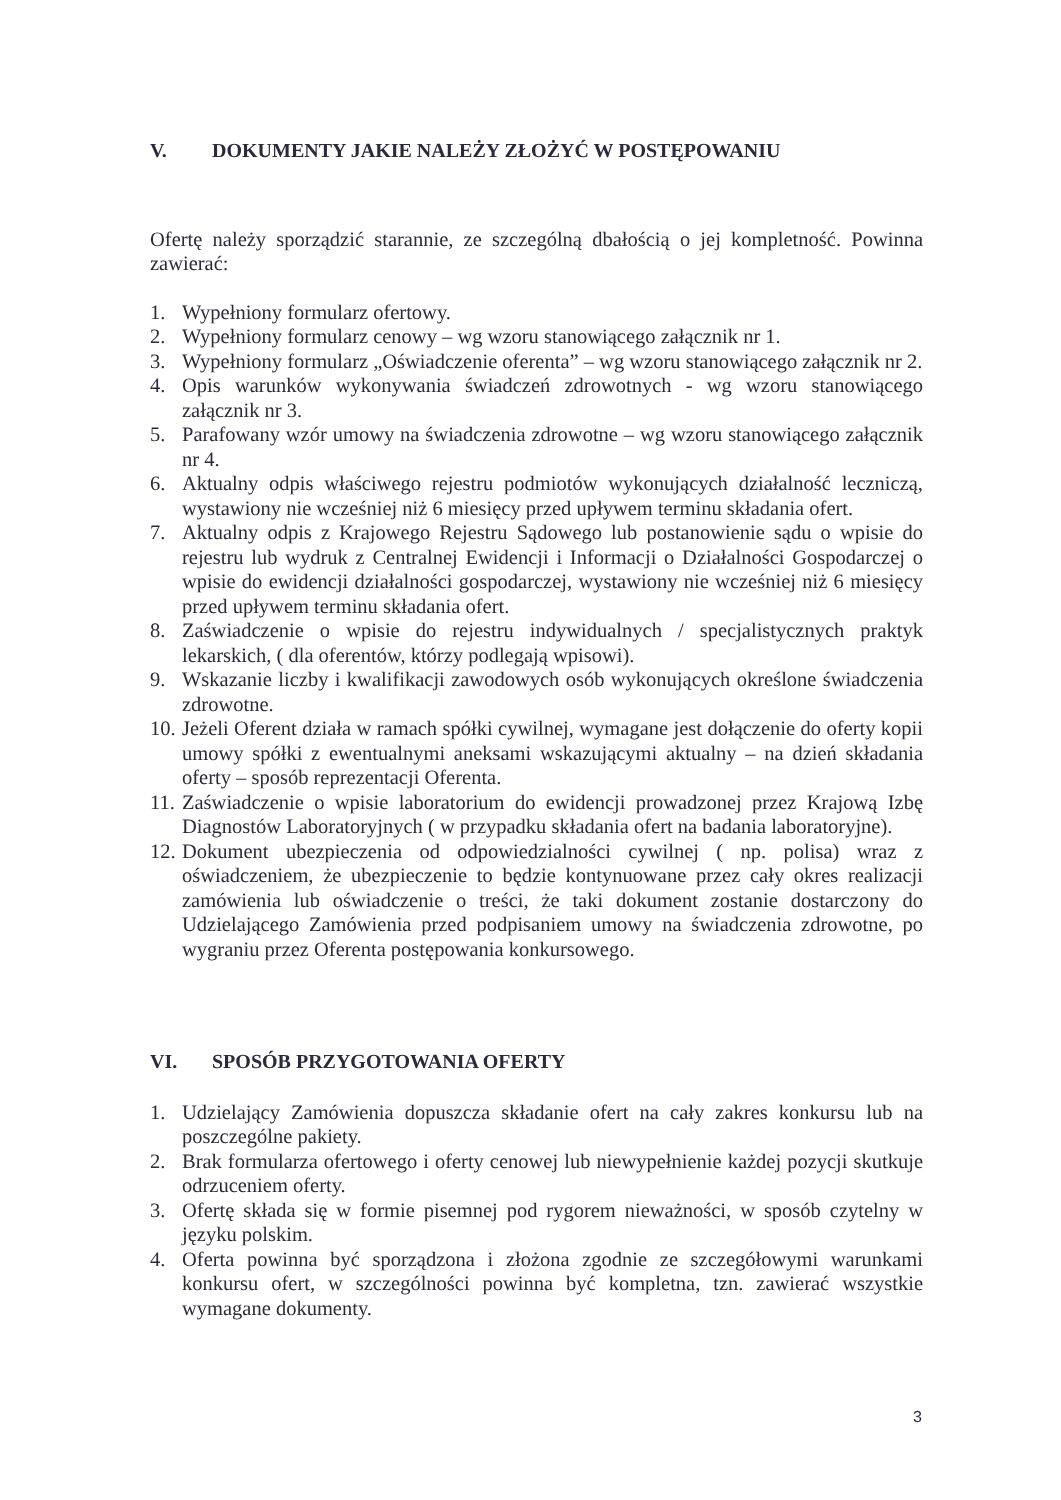V. DOKUMENTY JAKIE NALEŻY ZŁOŻYĆ W POSTĘPOWANIU
Ofertę należy sporządzić starannie, ze szczególną dbałością o jej kompletność. Powinna zawierać:
1. Wypełniony formularz ofertowy.
2. Wypełniony formularz cenowy – wg wzoru stanowiącego załącznik nr 1.
3. Wypełniony formularz „Oświadczenie oferenta” – wg wzoru stanowiącego załącznik nr 2.
4. Opis warunków wykonywania świadczeń zdrowotnych - wg wzoru stanowiącego załącznik nr 3.
5. Parafowany wzór umowy na świadczenia zdrowotne – wg wzoru stanowiącego załącznik nr 4.
6. Aktualny odpis właściwego rejestru podmiotów wykonujących działalność leczniczą, wystawiony nie wcześniej niż 6 miesięcy przed upływem terminu składania ofert.
7. Aktualny odpis z Krajowego Rejestru Sądowego lub postanowienie sądu o wpisie do rejestru lub wydruk z Centralnej Ewidencji i Informacji o Działalności Gospodarczej o wpisie do ewidencji działalności gospodarczej, wystawiony nie wcześniej niż 6 miesięcy przed upływem terminu składania ofert.
8. Zaświadczenie o wpisie do rejestru indywidualnych / specjalistycznych praktyk lekarskich, ( dla oferentów, którzy podlegają wpisowi).
9. Wskazanie liczby i kwalifikacji zawodowych osób wykonujących określone świadczenia zdrowotne.
10. Jeżeli Oferent działa w ramach spółki cywilnej, wymagane jest dołączenie do oferty kopii umowy spółki z ewentualnymi aneksami wskazującymi aktualny – na dzień składania oferty – sposób reprezentacji Oferenta.
11. Zaświadczenie o wpisie laboratorium do ewidencji prowadzonej przez Krajową Izbę Diagnostów Laboratoryjnych ( w przypadku składania ofert na badania laboratoryjne).
12. Dokument ubezpieczenia od odpowiedzialności cywilnej ( np. polisa) wraz z oświadczeniem, że ubezpieczenie to będzie kontynuowane przez cały okres realizacji zamówienia lub oświadczenie o treści, że taki dokument zostanie dostarczony do Udzielającego Zamówienia przed podpisaniem umowy na świadczenia zdrowotne, po wygraniu przez Oferenta postępowania konkursowego.
VI. SPOSÓB PRZYGOTOWANIA OFERTY
1. Udzielający Zamówienia dopuszcza składanie ofert na cały zakres konkursu lub na poszczególne pakiety.
2. Brak formularza ofertowego i oferty cenowej lub niewypełnienie każdej pozycji skutkuje odrzuceniem oferty.
3. Ofertę składa się w formie pisemnej pod rygorem nieważności, w sposób czytelny w języku polskim.
4. Oferta powinna być sporządzona i złożona zgodnie ze szczegółowymi warunkami konkursu ofert, w szczególności powinna być kompletna, tzn. zawierać wszystkie wymagane dokumenty.
3